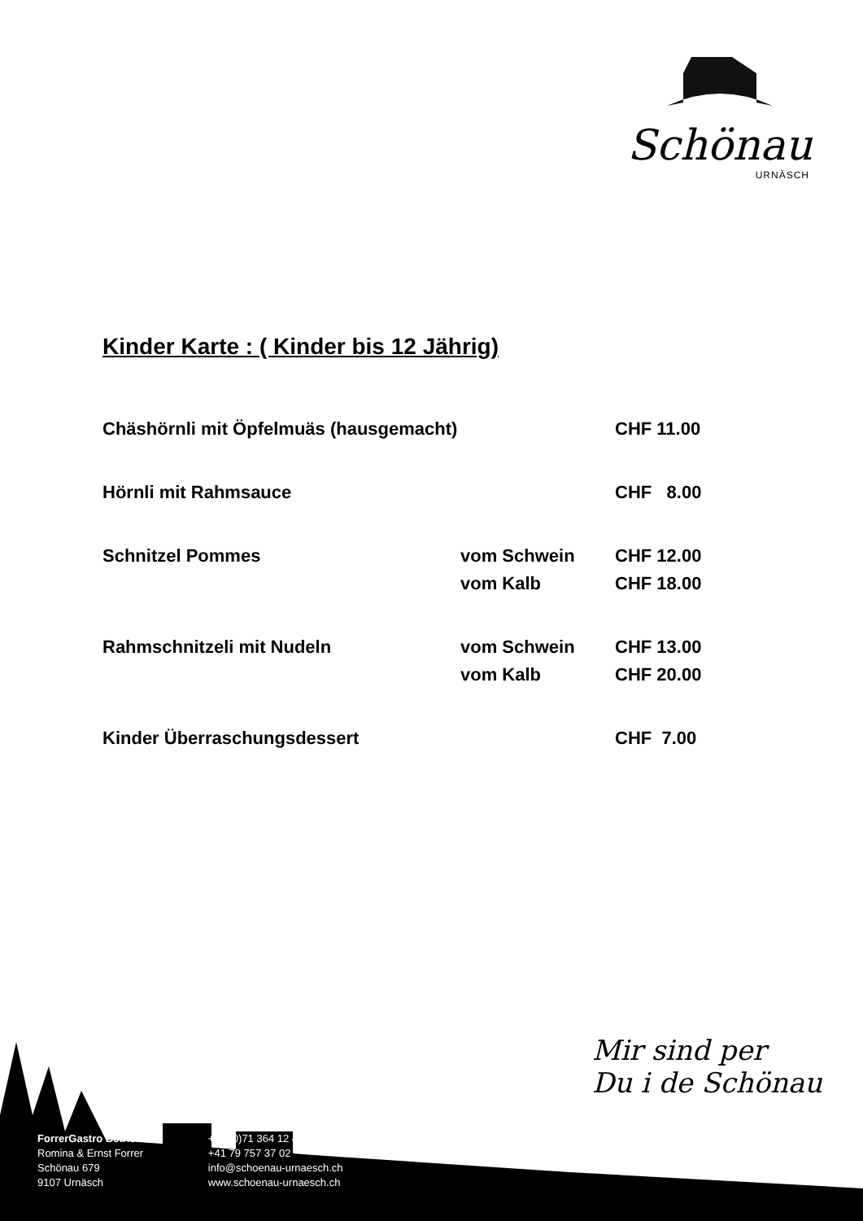Schönau
URNÄSCH
Kinder Karte : ( Kinder bis 12 Jährig)
| Chäshörnli mit Öpfelmuäs (hausgemacht) | | CHF 11.00 |
| Hörnli mit Rahmsauce | | CHF 8.00 |
| Schnitzel Pommes | vom Schwein | CHF 12.00 |
| | vom Kalb | CHF 18.00 |
| Rahmschnitzeli mit Nudeln | vom Schwein | CHF 13.00 |
| | vom Kalb | CHF 20.00 |
| Kinder Überraschungsdessert | | CHF 7.00 |
Mir sind per
Du i de Schönau
ForrerGastro Betriebe
Romina & Ernst Forrer
Schönau 679
9107 Urnäsch
+41 (0)71 364 12 46
+41 79 757 37 02
info@schoenau-urnaesch.ch
www.schoenau-urnaesch.ch